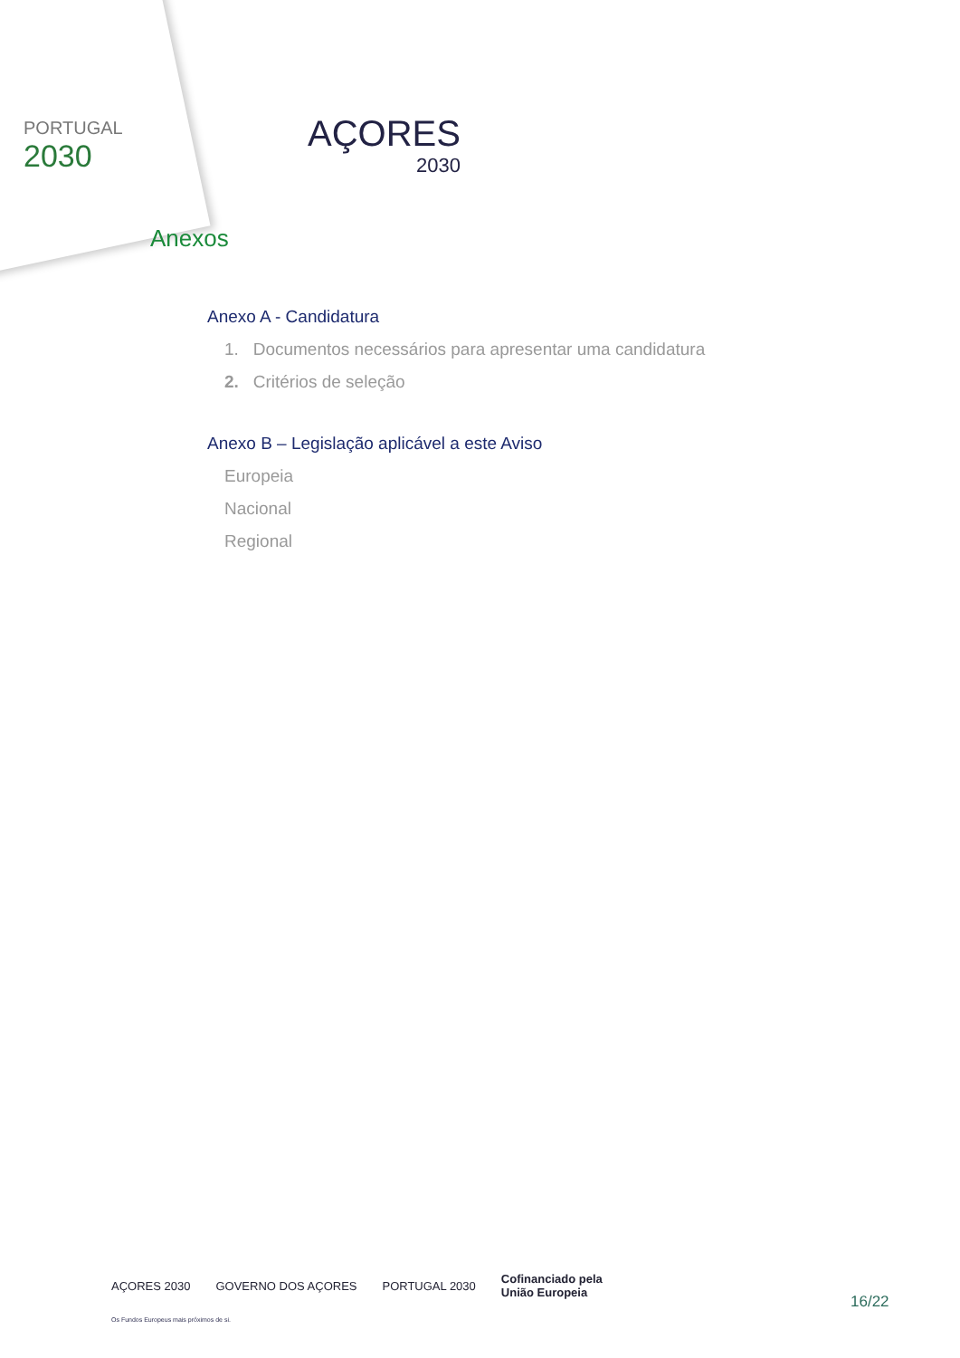PORTUGAL
2030
AÇORES
2030
Anexos
Anexo A - Candidatura
1. Documentos necessários para apresentar uma candidatura
2. Critérios de seleção
Anexo B – Legislação aplicável a este Aviso
Europeia
Nacional
Regional
AÇORES 2030 GOVERNO DOS AÇORES PORTUGAL 2030 Cofinanciado pela
União Europeia
Os Fundos Europeus mais próximos de si.
16/22